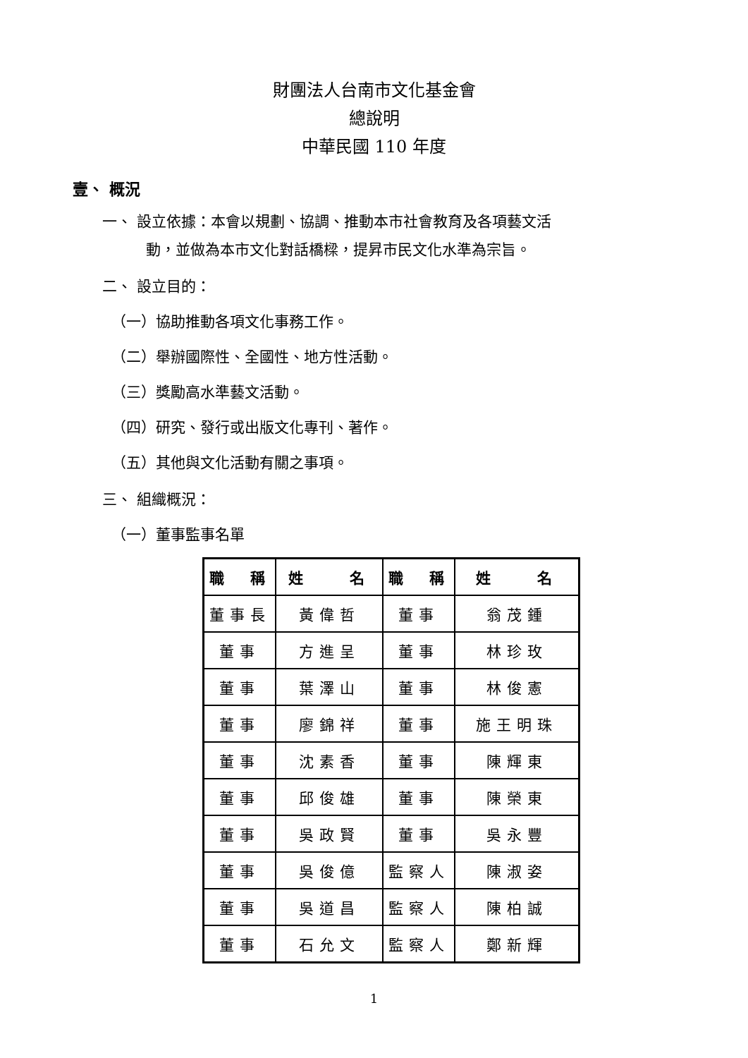財團法人台南市文化基金會
總說明
中華民國 110 年度
壹、 概況
一、 設立依據：本會以規劃、協調、推動本市社會教育及各項藝文活
動，並做為本市文化對話橋樑，提昇市民文化水準為宗旨。
二、 設立目的：
（一）協助推動各項文化事務工作。
（二）舉辦國際性、全國性、地方性活動。
（三）獎勵高水準藝文活動。
（四）研究、發行或出版文化專刊、著作。
（五）其他與文化活動有關之事項。
三、 組織概況：
（一）董事監事名單
| 職 稱 | 姓 名 | 職 稱 | 姓 名 |
| --- | --- | --- | --- |
| 董事長 | 黃偉哲 | 董事 | 翁茂鍾 |
| 董事 | 方進呈 | 董事 | 林珍玫 |
| 董事 | 葉澤山 | 董事 | 林俊憲 |
| 董事 | 廖錦祥 | 董事 | 施王明珠 |
| 董事 | 沈素香 | 董事 | 陳輝東 |
| 董事 | 邱俊雄 | 董事 | 陳榮東 |
| 董事 | 吳政賢 | 董事 | 吳永豐 |
| 董事 | 吳俊億 | 監察人 | 陳淑姿 |
| 董事 | 吳道昌 | 監察人 | 陳柏誠 |
| 董事 | 石允文 | 監察人 | 鄭新輝 |
1